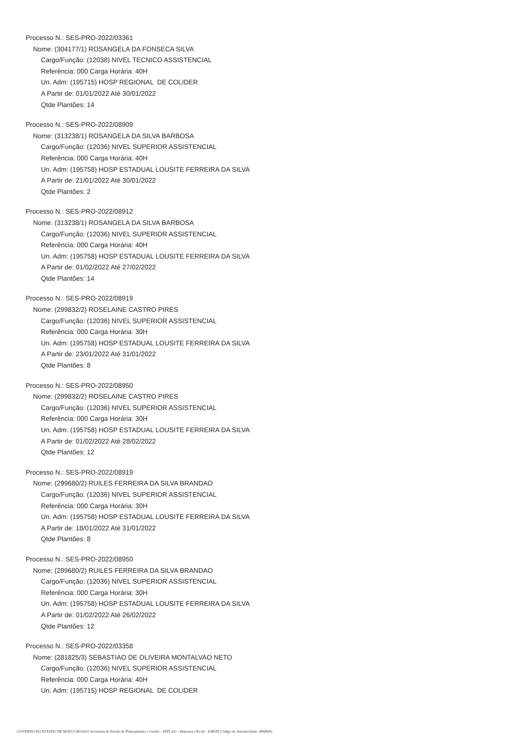Processo N.: SES-PRO-2022/03361
Nome: (304177/1) ROSANGELA DA FONSECA SILVA
Cargo/Função: (12038) NIVEL TECNICO ASSISTENCIAL
Referência: 000 Carga Horária: 40H
Un. Adm: (195715) HOSP REGIONAL DE COLIDER
A Partir de: 01/01/2022 Até 30/01/2022
Qtde Plantões: 14
Processo N.: SES-PRO-2022/08909
Nome: (313238/1) ROSANGELA DA SILVA BARBOSA
Cargo/Função: (12036) NIVEL SUPERIOR ASSISTENCIAL
Referência: 000 Carga Horária: 40H
Un. Adm: (195758) HOSP ESTADUAL LOUSITE FERREIRA DA SILVA
A Partir de: 21/01/2022 Até 30/01/2022
Qtde Plantões: 2
Processo N.: SES-PRO-2022/08912
Nome: (313238/1) ROSANGELA DA SILVA BARBOSA
Cargo/Função: (12036) NIVEL SUPERIOR ASSISTENCIAL
Referência: 000 Carga Horária: 40H
Un. Adm: (195758) HOSP ESTADUAL LOUSITE FERREIRA DA SILVA
A Partir de: 01/02/2022 Até 27/02/2022
Qtde Plantões: 14
Processo N.: SES-PRO-2022/08919
Nome: (299832/2) ROSELAINE CASTRO PIRES
Cargo/Função: (12036) NIVEL SUPERIOR ASSISTENCIAL
Referência: 000 Carga Horária: 30H
Un. Adm: (195758) HOSP ESTADUAL LOUSITE FERREIRA DA SILVA
A Partir de: 23/01/2022 Até 31/01/2022
Qtde Plantões: 8
Processo N.: SES-PRO-2022/08950
Nome: (299832/2) ROSELAINE CASTRO PIRES
Cargo/Função: (12036) NIVEL SUPERIOR ASSISTENCIAL
Referência: 000 Carga Horária: 30H
Un. Adm: (195758) HOSP ESTADUAL LOUSITE FERREIRA DA SILVA
A Partir de: 01/02/2022 Até 28/02/2022
Qtde Plantões: 12
Processo N.: SES-PRO-2022/08919
Nome: (299680/2) RUILES FERREIRA DA SILVA BRANDAO
Cargo/Função: (12036) NIVEL SUPERIOR ASSISTENCIAL
Referência: 000 Carga Horária: 30H
Un. Adm: (195758) HOSP ESTADUAL LOUSITE FERREIRA DA SILVA
A Partir de: 18/01/2022 Até 31/01/2022
Qtde Plantões: 8
Processo N.: SES-PRO-2022/08950
Nome: (299680/2) RUILES FERREIRA DA SILVA BRANDAO
Cargo/Função: (12036) NIVEL SUPERIOR ASSISTENCIAL
Referência: 000 Carga Horária: 30H
Un. Adm: (195758) HOSP ESTADUAL LOUSITE FERREIRA DA SILVA
A Partir de: 01/02/2022 Até 26/02/2022
Qtde Plantões: 12
Processo N.: SES-PRO-2022/03358
Nome: (281825/3) SEBASTIAO DE OLIVEIRA MONTALVAO NETO
Cargo/Função: (12036) NIVEL SUPERIOR ASSISTENCIAL
Referência: 000 Carga Horária: 40H
Un. Adm: (195715) HOSP REGIONAL DE COLIDER
GOVERNO DO ESTADO DE MATO GROSSO Secretaria de Estado de Planejamento e Gestão - SEPLAG - Imprensa Oficial - IOMAT Código de Autenticidade: 488dbfbc